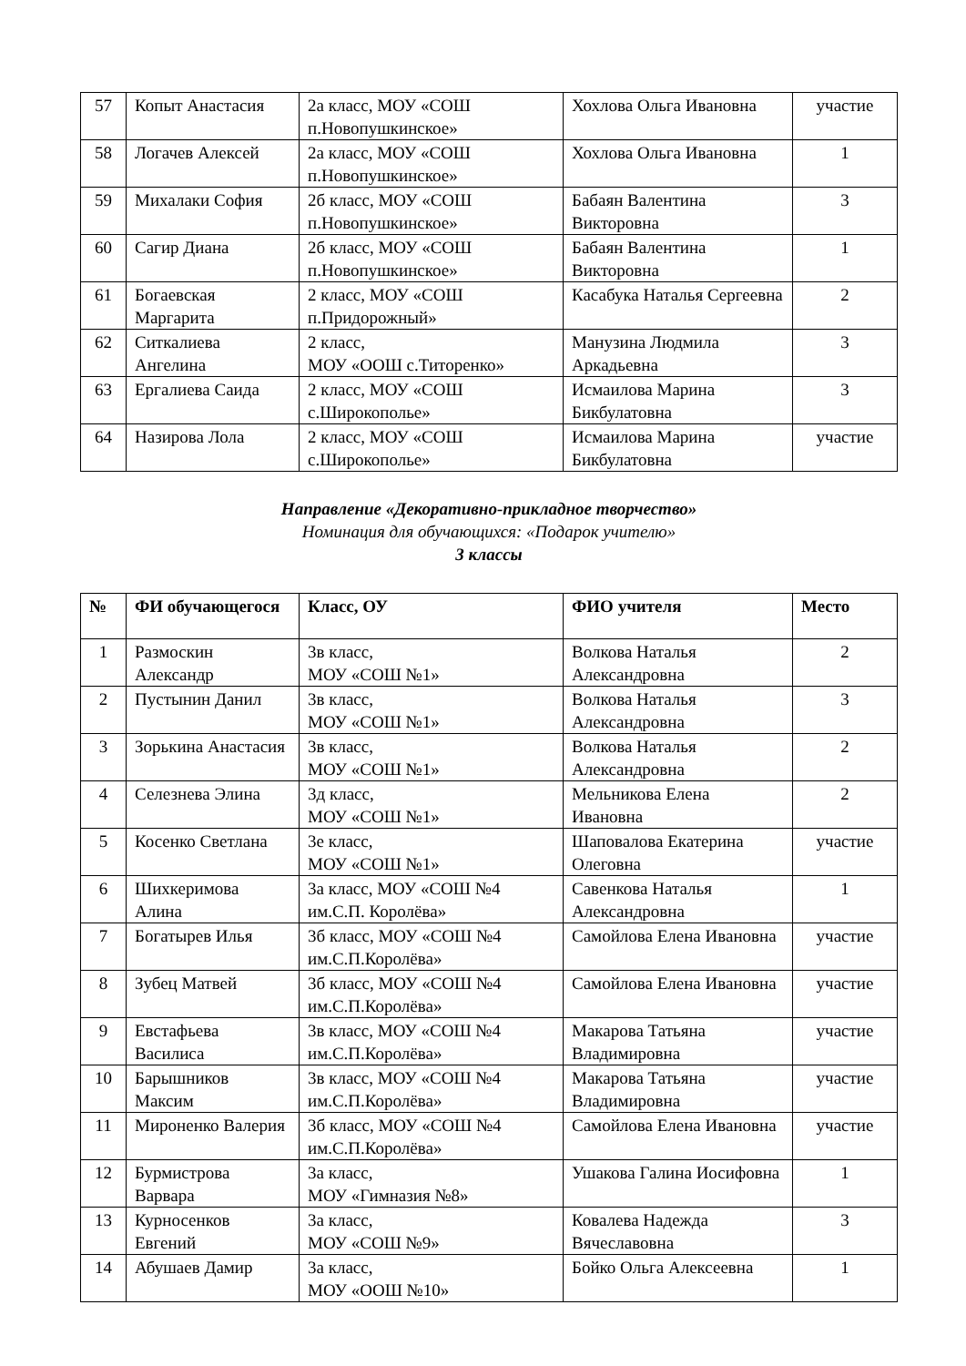| 57 | Копыт Анастасия | 2а класс, МОУ «СОШ п.Новопушкинское» | Хохлова Ольга Ивановна | участие |
| 58 | Логачев Алексей | 2а класс, МОУ «СОШ п.Новопушкинское» | Хохлова Ольга Ивановна | 1 |
| 59 | Михалаки София | 2б класс, МОУ «СОШ п.Новопушкинское» | Бабаян Валентина Викторовна | 3 |
| 60 | Сагир Диана | 2б класс, МОУ «СОШ п.Новопушкинское» | Бабаян Валентина Викторовна | 1 |
| 61 | Богаевская Маргарита | 2 класс, МОУ «СОШ п.Придорожный» | Касабука Наталья Сергеевна | 2 |
| 62 | Ситкалиева Ангелина | 2 класс, МОУ «ООШ с.Титоренко» | Манузина Людмила Аркадьевна | 3 |
| 63 | Ергалиева Саида | 2 класс, МОУ «СОШ с.Широкополье» | Исмаилова Марина Бикбулатовна | 3 |
| 64 | Назирова Лола | 2 класс, МОУ «СОШ с.Широкополье» | Исмаилова Марина Бикбулатовна | участие |
Направление «Декоративно-прикладное творчество»
Номинация для обучающихся: «Подарок учителю»
3 классы
| № | ФИ обучающегося | Класс, ОУ | ФИО учителя | Место |
| --- | --- | --- | --- | --- |
| 1 | Размоскин Александр | 3в класс, МОУ «СОШ №1» | Волкова Наталья Александровна | 2 |
| 2 | Пустынин Данил | 3в класс, МОУ «СОШ №1» | Волкова Наталья Александровна | 3 |
| 3 | Зорькина Анастасия | 3в класс, МОУ «СОШ №1» | Волкова Наталья Александровна | 2 |
| 4 | Селезнева Элина | 3д класс, МОУ «СОШ №1» | Мельникова Елена Ивановна | 2 |
| 5 | Косенко Светлана | 3е класс, МОУ «СОШ №1» | Шаповалова Екатерина Олеговна | участие |
| 6 | Шихкеримова Алина | 3а класс, МОУ «СОШ №4 им.С.П. Королёва» | Савенкова Наталья Александровна | 1 |
| 7 | Богатырев Илья | 3б класс, МОУ «СОШ №4 им.С.П.Королёва» | Самойлова Елена Ивановна | участие |
| 8 | Зубец Матвей | 3б класс, МОУ «СОШ №4 им.С.П.Королёва» | Самойлова Елена Ивановна | участие |
| 9 | Евстафьева Василиса | 3в класс, МОУ «СОШ №4 им.С.П.Королёва» | Макарова Татьяна Владимировна | участие |
| 10 | Барышников Максим | 3в класс, МОУ «СОШ №4 им.С.П.Королёва» | Макарова Татьяна Владимировна | участие |
| 11 | Мироненко Валерия | 3б класс, МОУ «СОШ №4 им.С.П.Королёва» | Самойлова Елена Ивановна | участие |
| 12 | Бурмистрова Варвара | 3а класс, МОУ «Гимназия №8» | Ушакова Галина Иосифовна | 1 |
| 13 | Курносенков Евгений | 3а класс, МОУ «СОШ №9» | Ковалева Надежда Вячеславовна | 3 |
| 14 | Абушаев Дамир | 3а класс, МОУ «ООШ №10» | Бойко Ольга Алексеевна | 1 |